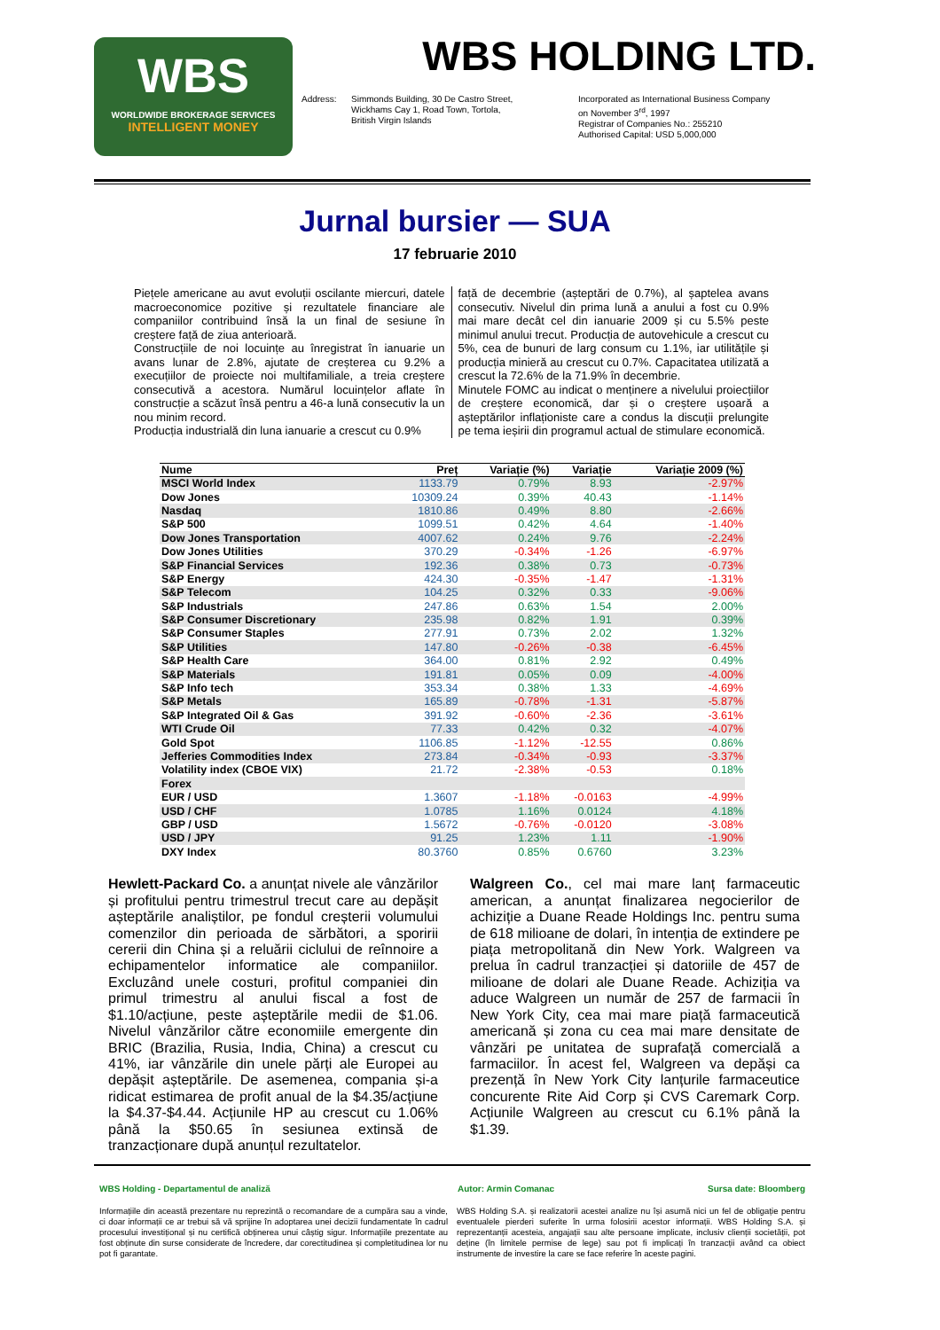WBS
WORLDWIDE BROKERAGE SERVICES
INTELLIGENT MONEY
WBS HOLDING LTD.
Address: Simmonds Building, 30 De Castro Street,
Wickhams Cay 1, Road Town, Tortola,
British Virgin Islands
Incorporated as International Business Company
on November 3<sup>rd</sup>, 1997
Registrar of Companies No.: 255210
Authorised Capital: USD 5,000,000
Jurnal bursier — SUA
17 februarie 2010
Piețele americane au avut evoluții oscilante miercuri, datele macroeconomice pozitive și rezultatele financiare ale companiilor contribuind însă la un final de sesiune în creștere față de ziua anterioară.
Construcțiile de noi locuințe au înregistrat în ianuarie un avans lunar de 2.8%, ajutate de creșterea cu 9.2% a execuțiilor de proiecte noi multifamiliale, a treia creștere consecutivă a acestora. Numărul locuințelor aflate în construcție a scăzut însă pentru a 46-a lună consecutiv la un nou minim record.
Producția industrială din luna ianuarie a crescut cu 0.9%
față de decembrie (așteptări de 0.7%), al șaptelea avans consecutiv. Nivelul din prima lună a anului a fost cu 0.9% mai mare decât cel din ianuarie 2009 și cu 5.5% peste minimul anului trecut. Producția de autovehicule a crescut cu 5%, cea de bunuri de larg consum cu 1.1%, iar utilitățile și producția minieră au crescut cu 0.7%. Capacitatea utilizată a crescut la 72.6% de la 71.9% în decembrie.
Minutele FOMC au indicat o menținere a nivelului proiecțiilor de creștere economică, dar și o creștere ușoară a așteptărilor inflaționiste care a condus la discuții prelungite pe tema ieșirii din programul actual de stimulare economică.
| Nume | Preț | Variație (%) | Variație | Variație 2009 (%) |
| --- | --- | --- | --- | --- |
| MSCI World Index | 1133.79 | 0.79% | 8.93 | -2.97% |
| Dow Jones | 10309.24 | 0.39% | 40.43 | -1.14% |
| Nasdaq | 1810.86 | 0.49% | 8.80 | -2.66% |
| S&P 500 | 1099.51 | 0.42% | 4.64 | -1.40% |
| Dow Jones Transportation | 4007.62 | 0.24% | 9.76 | -2.24% |
| Dow Jones Utilities | 370.29 | -0.34% | -1.26 | -6.97% |
| S&P Financial Services | 192.36 | 0.38% | 0.73 | -0.73% |
| S&P Energy | 424.30 | -0.35% | -1.47 | -1.31% |
| S&P Telecom | 104.25 | 0.32% | 0.33 | -9.06% |
| S&P Industrials | 247.86 | 0.63% | 1.54 | 2.00% |
| S&P Consumer Discretionary | 235.98 | 0.82% | 1.91 | 0.39% |
| S&P Consumer Staples | 277.91 | 0.73% | 2.02 | 1.32% |
| S&P Utilities | 147.80 | -0.26% | -0.38 | -6.45% |
| S&P Health Care | 364.00 | 0.81% | 2.92 | 0.49% |
| S&P Materials | 191.81 | 0.05% | 0.09 | -4.00% |
| S&P Info tech | 353.34 | 0.38% | 1.33 | -4.69% |
| S&P Metals | 165.89 | -0.78% | -1.31 | -5.87% |
| S&P Integrated Oil & Gas | 391.92 | -0.60% | -2.36 | -3.61% |
| WTI Crude Oil | 77.33 | 0.42% | 0.32 | -4.07% |
| Gold Spot | 1106.85 | -1.12% | -12.55 | 0.86% |
| Jefferies Commodities Index | 273.84 | -0.34% | -0.93 | -3.37% |
| Volatility index (CBOE VIX) | 21.72 | -2.38% | -0.53 | 0.18% |
| Forex | | | | |
| EUR / USD | 1.3607 | -1.18% | -0.0163 | -4.99% |
| USD / CHF | 1.0785 | 1.16% | 0.0124 | 4.18% |
| GBP / USD | 1.5672 | -0.76% | -0.0120 | -3.08% |
| USD / JPY | 91.25 | 1.23% | 1.11 | -1.90% |
| DXY Index | 80.3760 | 0.85% | 0.6760 | 3.23% |
Hewlett-Packard Co. a anunțat nivele ale vânzărilor și profitului pentru trimestrul trecut care au depășit așteptările analiștilor, pe fondul creșterii volumului comenzilor din perioada de sărbători, a sporirii cererii din China și a reluării ciclului de reînnoire a echipamentelor informatice ale companiilor. Excluzând unele costuri, profitul companiei din primul trimestru al anului fiscal a fost de $1.10/acțiune, peste așteptările medii de $1.06. Nivelul vânzărilor către economiile emergente din BRIC (Brazilia, Rusia, India, China) a crescut cu 41%, iar vânzările din unele părți ale Europei au depășit așteptările. De asemenea, compania și-a ridicat estimarea de profit anual de la $4.35/acțiune la $4.37-$4.44. Acțiunile HP au crescut cu 1.06% până la $50.65 în sesiunea extinsă de tranzacționare după anunțul rezultatelor.
Walgreen Co., cel mai mare lanț farmaceutic american, a anunțat finalizarea negocierilor de achiziție a Duane Reade Holdings Inc. pentru suma de 618 milioane de dolari, în intenția de extindere pe piața metropolitană din New York. Walgreen va prelua în cadrul tranzacției și datoriile de 457 de milioane de dolari ale Duane Reade. Achiziția va aduce Walgreen un număr de 257 de farmacii în New York City, cea mai mare piață farmaceutică americană și zona cu cea mai mare densitate de vânzări pe unitatea de suprafață comercială a farmaciilor. În acest fel, Walgreen va depăși ca prezență în New York City lanțurile farmaceutice concurente Rite Aid Corp și CVS Caremark Corp. Acțiunile Walgreen au crescut cu 6.1% până la $1.39.
WBS Holding - Departamentul de analiză Autor: Armin Comanac Sursa date: Bloomberg
Informațiile din această prezentare nu reprezintă o recomandare de a cumpăra sau a vinde, ci doar informații ce ar trebui să vă sprijine în adoptarea unei decizii fundamentate în cadrul procesului investițional și nu certifică obținerea unui câștig sigur. Informațiile prezentate au fost obținute din surse considerate de încredere, dar corectitudinea și completitudinea lor nu pot fi garantate.
WBS Holding S.A. și realizatorii acestei analize nu își asumă nici un fel de obligație pentru eventualele pierderi suferite în urma folosirii acestor informații. WBS Holding S.A. și reprezentanții acesteia, angajații sau alte persoane implicate, inclusiv clienții societății, pot deține (în limitele permise de lege) sau pot fi implicați în tranzacții având ca obiect instrumente de investire la care se face referire în aceste pagini.